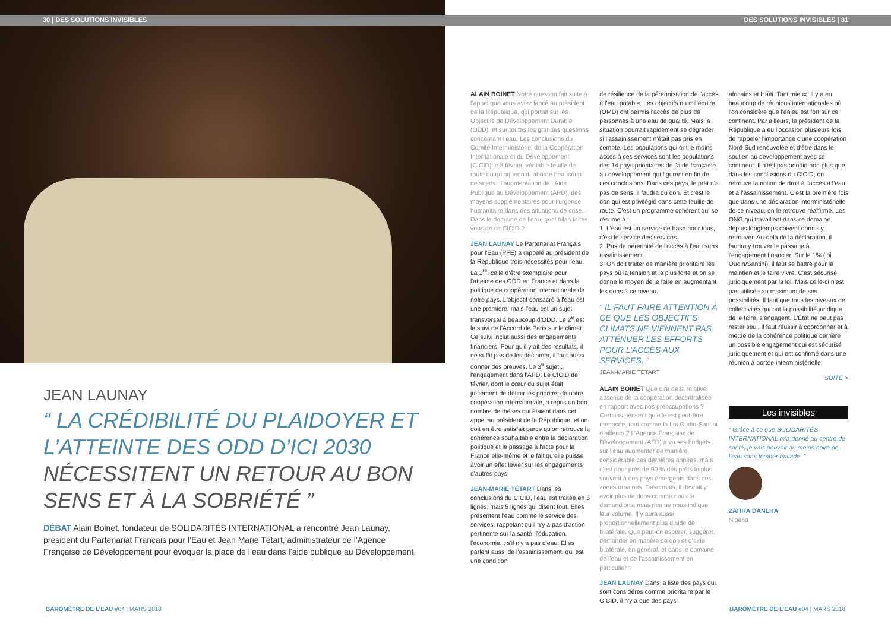30 | DES SOLUTIONS INVISIBLES DES SOLUTIONS INVISIBLES | 31
JEAN LAUNAY
“ LA CRÉDIBILITÉ DU PLAIDOYER ET L’ATTEINTE DES ODD D’ICI 2030 NÉCESSITENT UN RETOUR AU BON SENS ET À LA SOBRIÉTÉ ”
DÉBAT Alain Boinet, fondateur de SOLIDARITÉS INTERNATIONAL a rencontré Jean Launay, président du Partenariat Français pour l’Eau et Jean Marie Tétart, administrateur de l’Agence Française de Développement pour évoquer la place de l’eau dans l’aide publique au Développement.
ALAIN BOINET Notre question fait suite à l’appel que vous aviez lancé au président de la République, qui portait sur les Objectifs de Développement Durable (ODD), et sur toutes les grandes questions concernant l’eau. Les conclusions du Comité Interministériel de la Coopération Internationale et du Développement (CICID) le 8 février, véritable feuille de route du quinquennat, aborde beaucoup de sujets : l’augmentation de l’Aide Publique au Développement (APD), des moyens supplémentaires pour l’urgence humanitaire dans des situations de crise... Dans le domaine de l’eau, quel bilan faites-vous de ce CICID ?
JEAN LAUNAY Le Partenariat Français pour l'Eau (PFE) a rappelé au président de la République trois nécessités pour l'eau. La 1<sup>re</sup>, celle d'être exemplaire pour l'atteinte des ODD en France et dans la politique de coopération internationale de notre pays. L'objectif consacré à l'eau est une première, mais l'eau est un sujet transversal à beaucoup d'ODD. Le 2<sup>e</sup> est le suivi de l'Accord de Paris sur le climat. Ce suivi inclut aussi des engagements financiers. Pour qu'il y ait des résultats, il ne suffit pas de les déclamer, il faut aussi donner des preuves. Le 3<sup>e</sup> sujet : l'engagement dans l'APD. Le CICID de février, dont le cœur du sujet était justement de définir les priorités de notre coopération internationale, a repris un bon nombre de thèses qui étaient dans cet appel au président de la République, et on doit en être satisfait parce qu'on retrouve la cohérence souhaitable entre la déclaration politique et le passage à l'acte pour la France elle-même et le fait qu'elle puisse avoir un effet levier sur les engagements d'autres pays.
JEAN-MARIE TÉTART Dans les conclusions du CICID, l'eau est traitée en 5 lignes, mais 5 lignes qui disent tout. Elles présentent l'eau comme le service des services, rappelant qu'il n'y a pas d'action pertinente sur la santé, l'éducation, l'économie... s'il n'y a pas d'eau. Elles parlent aussi de l'assainissement, qui est une condition
de résilience de la pérennisation de l'accès à l'eau potable. Les objectifs du millénaire (OMD) ont permis l'accès de plus de personnes à une eau de qualité. Mais la situation pourrait rapidement se dégrader si l'assainissement n'était pas pris en compte. Les populations qui ont le moins accès à ces services sont les populations des 14 pays prioritaires de l'aide française au développement qui figurent en fin de ces conclusions. Dans ces pays, le prêt n'a pas de sens, il faudra du don. Et c'est le don qui est privilégié dans cette feuille de route. C'est un programme cohérent qui se résume à :
1. L'eau est un service de base pour tous, c'est le service des services.
2. Pas de pérennité de l'accès à l'eau sans assainissement.
3. On doit traiter de manière prioritaire les pays où la tension et la plus forte et on se donne le moyen de le faire en augmentant les dons à ce niveau.
“ IL FAUT FAIRE ATTENTION À CE QUE LES OBJECTIFS CLIMATS NE VIENNENT PAS ATTÉNUER LES EFFORTS POUR L’ACCÈS AUX SERVICES. ”
JEAN-MARIE TÉTART
ALAIN BOINET Que dire de la relative absence de la coopération décentralisée en rapport avec nos préoccupations ? Certains pensent qu’elle est peut-être menacée, tout comme la Loi Oudin-Santini d’ailleurs ? L’Agence Française de Développement (AFD) a vu ses budgets sur l’eau augmenter de manière considérable ces dernières années, mais c’est pour près de 90 % des prêts le plus souvent à des pays émergents dans des zones urbaines. Désormais, il devrait y avoir plus de dons comme nous le demandions, mais rien ne nous indique leur volume. Il y aura aussi proportionnellement plus d’aide de bilatérale. Que peut-on espérer, suggérer, demander en matière de don et d’aide bilatérale, en général, et dans le domaine de l’eau et de l’assainissement en particulier ?
JEAN LAUNAY Dans la liste des pays qui sont considérés comme prioritaire par le CICID, il n'y a que des pays
africains et Haïti. Tant mieux. Il y a eu beaucoup de réunions internationales où l'on considère que l'enjeu est fort sur ce continent. Par ailleurs, le président de la République a eu l'occasion plusieurs fois de rappeler l'importance d'une coopération Nord-Sud renouvelée et d'être dans le soutien au développement avec ce continent. Il n'est pas anodin non plus que dans les conclusions du CICID, on retrouve la notion de droit à l'accès à l'eau et à l'assainissement. C'est la première fois que dans une déclaration interministérielle de ce niveau, on le retrouve réaffirmé. Les ONG qui travaillent dans ce domaine depuis longtemps doivent donc s'y retrouver. Au-delà de la déclaration, il faudra y trouver le passage à l'engagement financier. Sur le 1% (loi Oudin/Santini), il faut se battre pour le maintien et le faire vivre. C'est sécurisé juridiquement par la loi. Mais celle-ci n'est pas utilisée au maximum de ses possibilités. Il faut que tous les niveaux de collectivités qui ont la possibilité juridique de le faire, s'engagent. L'État ne peut pas rester seul. Il faut réussir à coordonner et à mettre de la cohérence politique derrière un possible engagement qui est sécurisé juridiquement et qui est confirmé dans une réunion à portée interministérielle.
SUITE >
Les invisibles
“ Grâce à ce que SOLIDARITÉS INTERNATIONAL m’a donné au centre de santé, je vais pouvoir au moins boire de l’eau sans tomber malade. ”
ZAHRA DANLHA
Nigéria
BAROMÈTRE DE L’EAU #04 | MARS 2018
BAROMÈTRE DE L’EAU #04 | MARS 2018